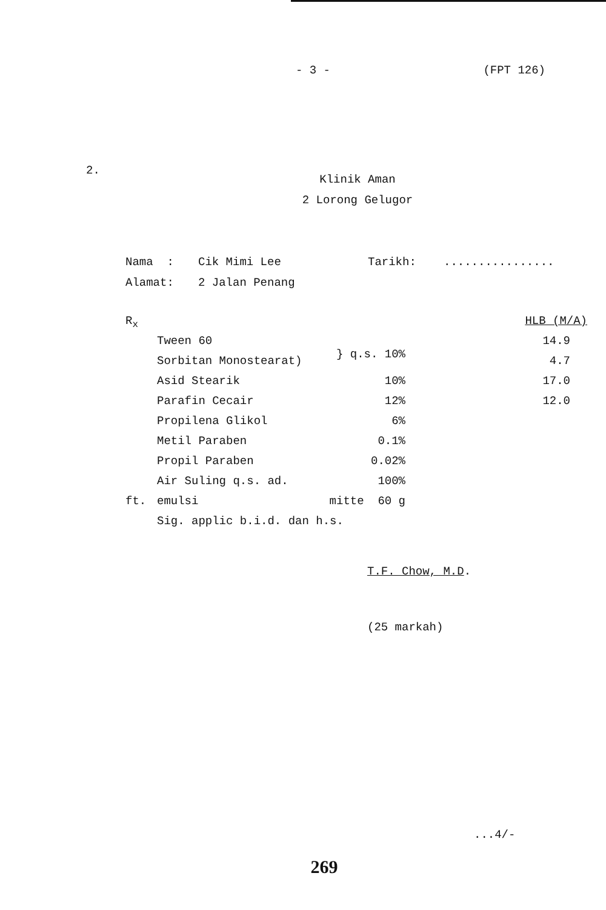- 3 - (FPT 126)
2.
Klinik Aman
2 Lorong Gelugor
| Nama : | Cik Mimi Lee | Tarikh: | ................ |
| Alamat: | 2 Jalan Penang | | |
| R<sub>x</sub> | | | HLB (M/A) |
| | Tween 60 | } q.s. 10% | 14.9 |
| | Sorbitan Monostearat) | | 4.7 |
| | Asid Stearik | 10% | 17.0 |
| | Parafin Cecair | 12% | 12.0 |
| | Propilena Glikol | 6% | |
| | Metil Paraben | 0.1% | |
| | Propil Paraben | 0.02% | |
| | Air Suling q.s. ad. | 100% | |
| ft. | emulsi | mitte 60 g | |
| | Sig. applic b.i.d. dan h.s. | | |
T.F. Chow, M.D.
(25 markah)
...4/-
269